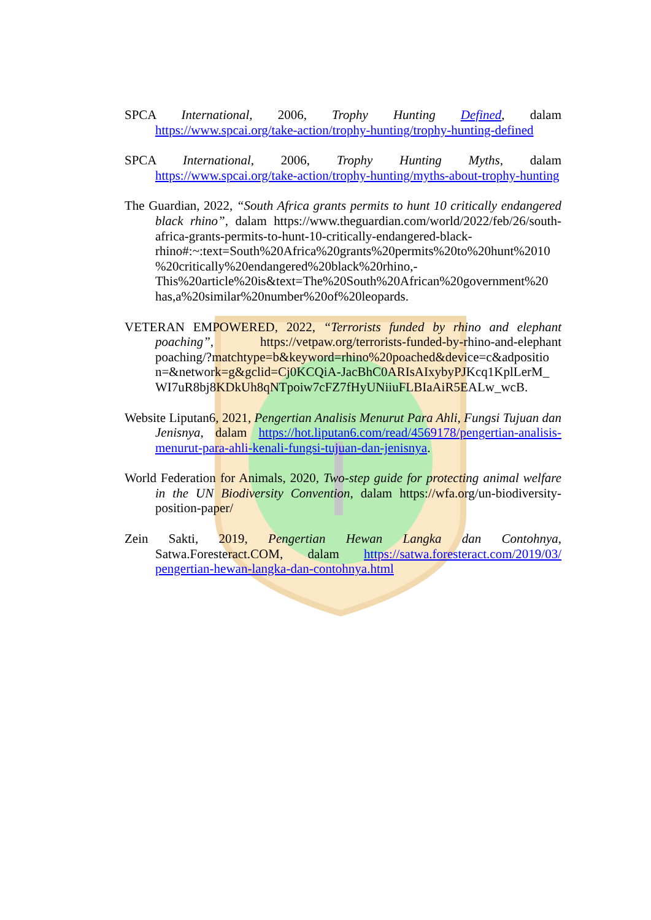SPCA International, 2006, Trophy Hunting Defined, dalam https://www.spcai.org/take-action/trophy-hunting/trophy-hunting-defined
SPCA International, 2006, Trophy Hunting Myths, dalam https://www.spcai.org/take-action/trophy-hunting/myths-about-trophy-hunting
The Guardian, 2022, “South Africa grants permits to hunt 10 critically endangered black rhino”, dalam https://www.theguardian.com/world/2022/feb/26/south-africa-grants-permits-to-hunt-10-critically-endangered-black-rhino#:~:text=South%20Africa%20grants%20permits%20to%20hunt%2010 %20critically%20endangered%20black%20rhino,-This%20article%20is&text=The%20South%20African%20government%20 has,a%20similar%20number%20of%20leopards.
VETERAN EMPOWERED, 2022, “Terrorists funded by rhino and elephant poaching”, https://vetpaw.org/terrorists-funded-by-rhino-and-elephant poaching/?matchtype=b&keyword=rhino%20poached&device=c&adpositio n=&network=g&gclid=Cj0KCQiA-JacBhC0ARIsAIxybyPJKcq1KplLerM_ WI7uR8bj8KDkUh8qNTpoiw7cFZ7fHyUNiiuFLBIaAiR5EALw_wcB.
Website Liputan6, 2021, Pengertian Analisis Menurut Para Ahli, Fungsi Tujuan dan Jenisnya, dalam https://hot.liputan6.com/read/4569178/pengertian-analisis-menurut-para-ahli-kenali-fungsi-tujuan-dan-jenisnya.
World Federation for Animals, 2020, Two-step guide for protecting animal welfare in the UN Biodiversity Convention, dalam https://wfa.org/un-biodiversity-position-paper/
Zein Sakti, 2019, Pengertian Hewan Langka dan Contohnya, Satwa.Foresteract.COM, dalam https://satwa.foresteract.com/2019/03/ pengertian-hewan-langka-dan-contohnya.html